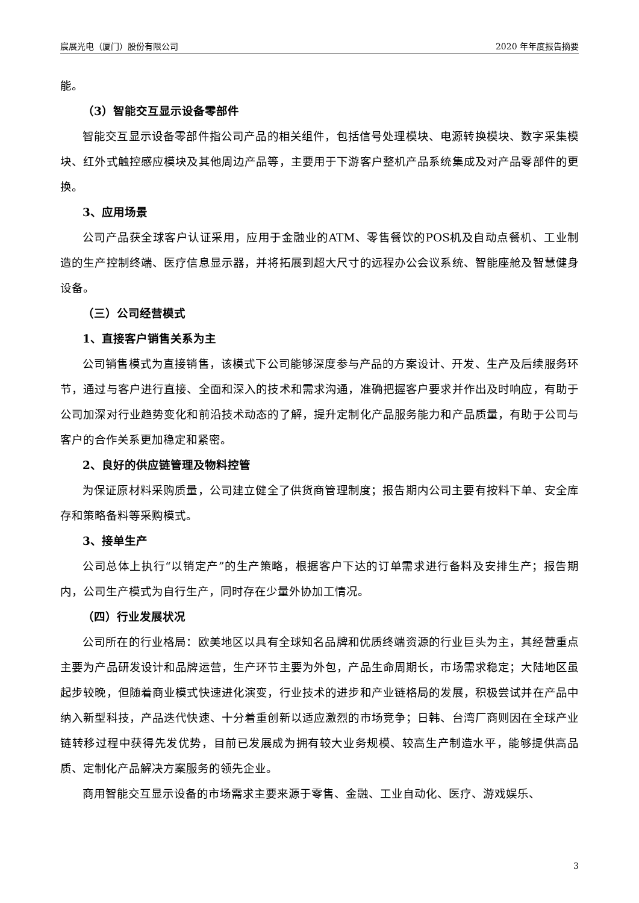宸展光电（厦门）股份有限公司 2020 年年度报告摘要
能。
（3）智能交互显示设备零部件
智能交互显示设备零部件指公司产品的相关组件，包括信号处理模块、电源转换模块、数字采集模块、红外式触控感应模块及其他周边产品等，主要用于下游客户整机产品系统集成及对产品零部件的更换。
3、应用场景
公司产品获全球客户认证采用，应用于金融业的ATM、零售餐饮的POS机及自动点餐机、工业制造的生产控制终端、医疗信息显示器，并将拓展到超大尺寸的远程办公会议系统、智能座舱及智慧健身设备。
（三）公司经营模式
1、直接客户销售关系为主
公司销售模式为直接销售，该模式下公司能够深度参与产品的方案设计、开发、生产及后续服务环节，通过与客户进行直接、全面和深入的技术和需求沟通，准确把握客户要求并作出及时响应，有助于公司加深对行业趋势变化和前沿技术动态的了解，提升定制化产品服务能力和产品质量，有助于公司与客户的合作关系更加稳定和紧密。
2、良好的供应链管理及物料控管
为保证原材料采购质量，公司建立健全了供货商管理制度；报告期内公司主要有按料下单、安全库存和策略备料等采购模式。
3、接单生产
公司总体上执行“以销定产”的生产策略，根据客户下达的订单需求进行备料及安排生产；报告期内，公司生产模式为自行生产，同时存在少量外协加工情况。
（四）行业发展状况
公司所在的行业格局：欧美地区以具有全球知名品牌和优质终端资源的行业巨头为主，其经营重点主要为产品研发设计和品牌运营，生产环节主要为外包，产品生命周期长，市场需求稳定；大陆地区虽起步较晚，但随着商业模式快速进化演变，行业技术的进步和产业链格局的发展，积极尝试并在产品中纳入新型科技，产品迭代快速、十分着重创新以适应激烈的市场竞争；日韩、台湾厂商则因在全球产业链转移过程中获得先发优势，目前已发展成为拥有较大业务规模、较高生产制造水平，能够提供高品质、定制化产品解决方案服务的领先企业。
商用智能交互显示设备的市场需求主要来源于零售、金融、工业自动化、医疗、游戏娱乐、
3